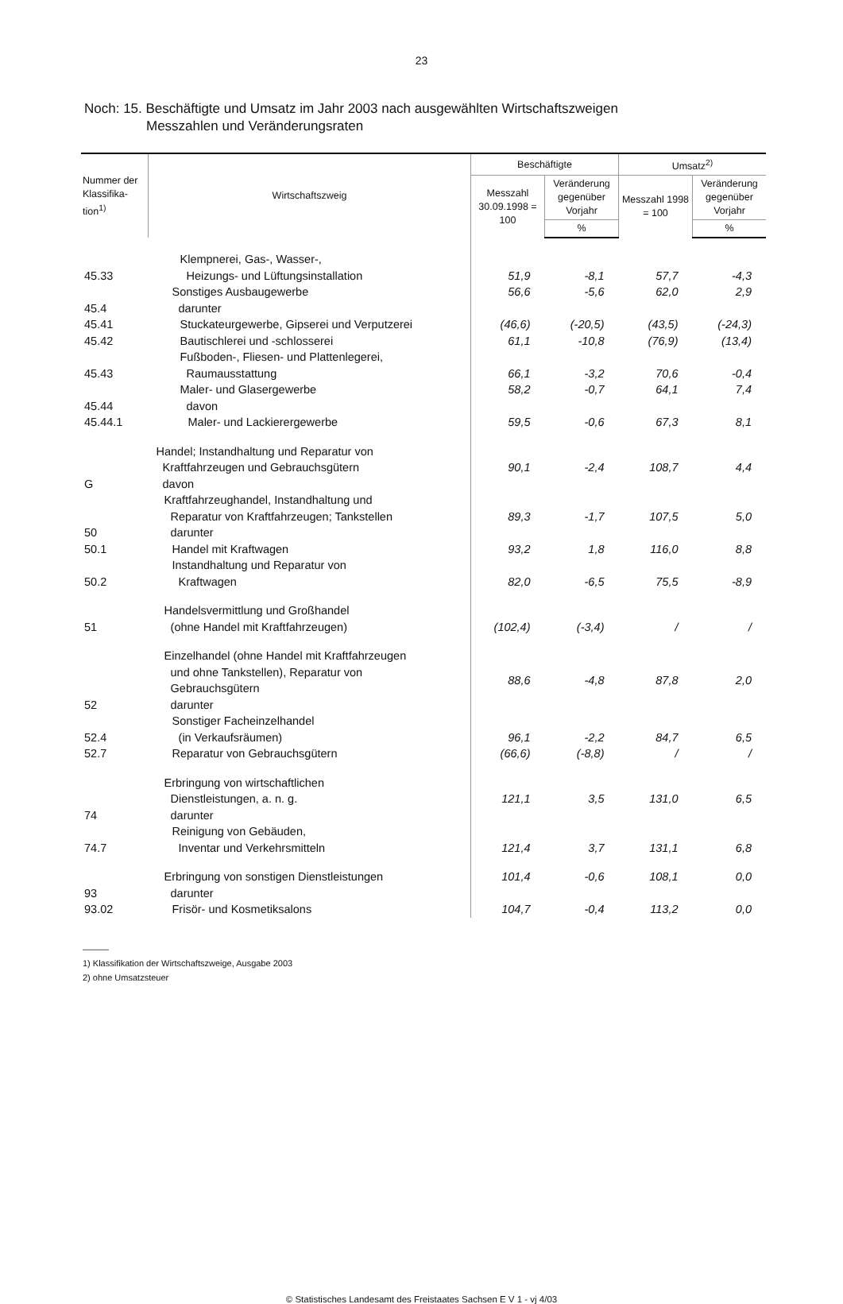23
Noch: 15. Beschäftigte und Umsatz im Jahr 2003 nach ausgewählten Wirtschaftszweigen
Messzahlen und Veränderungsraten
| Nummer der Klassifika-tion<sup>1)</sup> | Wirtschaftszweig | Beschäftigte | | Umsatz<sup>2)</sup> | |
| --- | --- | --- | --- | --- | --- |
| | | Messzahl 30.09.1998 = 100 | Veränderung gegenüber Vorjahr | Messzahl 1998 = 100 | Veränderung gegenüber Vorjahr |
| | | | % | | % |
| 45.33 | Klempnerei, Gas-, Wasser-, Heizungs- und Lüftungsinstallation | 51,9 | -8,1 | 57,7 | -4,3 |
| 45.4 | Sonstiges Ausbaugewerbe darunter | 56,6 | -5,6 | 62,0 | 2,9 |
| 45.41 | Stuckateurgewerbe, Gipserei und Verputzerei | (46,6) | (-20,5) | (43,5) | (-24,3) |
| 45.42 | Bautischlerei und -schlosserei | 61,1 | -10,8 | (76,9) | (13,4) |
| 45.43 | Fußboden-, Fliesen- und Plattenlegerei, Raumausstattung | 66,1 | -3,2 | 70,6 | -0,4 |
| 45.44 | Maler- und Glasergewerbe davon | 58,2 | -0,7 | 64,1 | 7,4 |
| 45.44.1 | Maler- und Lackierergewerbe | 59,5 | -0,6 | 67,3 | 8,1 |
| G | Handel; Instandhaltung und Reparatur von Kraftfahrzeugen und Gebrauchsgütern davon | 90,1 | -2,4 | 108,7 | 4,4 |
| 50 | Kraftfahrzeughandel, Instandhaltung und Reparatur von Kraftfahrzeugen; Tankstellen darunter | 89,3 | -1,7 | 107,5 | 5,0 |
| 50.1 | Handel mit Kraftwagen | 93,2 | 1,8 | 116,0 | 8,8 |
| 50.2 | Instandhaltung und Reparatur von Kraftwagen | 82,0 | -6,5 | 75,5 | -8,9 |
| 51 | Handelsvermittlung und Großhandel (ohne Handel mit Kraftfahrzeugen) | (102,4) | (-3,4) | / | / |
| 52 | Einzelhandel (ohne Handel mit Kraftfahrzeugen und ohne Tankstellen), Reparatur von Gebrauchsgütern darunter | 88,6 | -4,8 | 87,8 | 2,0 |
| 52.4 | Sonstiger Facheinzelhandel (in Verkaufsräumen) | 96,1 | -2,2 | 84,7 | 6,5 |
| 52.7 | Reparatur von Gebrauchsgütern | (66,6) | (-8,8) | / | / |
| 74 | Erbringung von wirtschaftlichen Dienstleistungen, a. n. g. darunter | 121,1 | 3,5 | 131,0 | 6,5 |
| 74.7 | Reinigung von Gebäuden, Inventar und Verkehrsmitteln | 121,4 | 3,7 | 131,1 | 6,8 |
| 93 | Erbringung von sonstigen Dienstleistungen darunter | 101,4 | -0,6 | 108,1 | 0,0 |
| 93.02 | Frisör- und Kosmetiksalons | 104,7 | -0,4 | 113,2 | 0,0 |
———
1) Klassifikation der Wirtschaftszweige, Ausgabe 2003
2) ohne Umsatzsteuer
© Statistisches Landesamt des Freistaates Sachsen E V 1 - vj 4/03